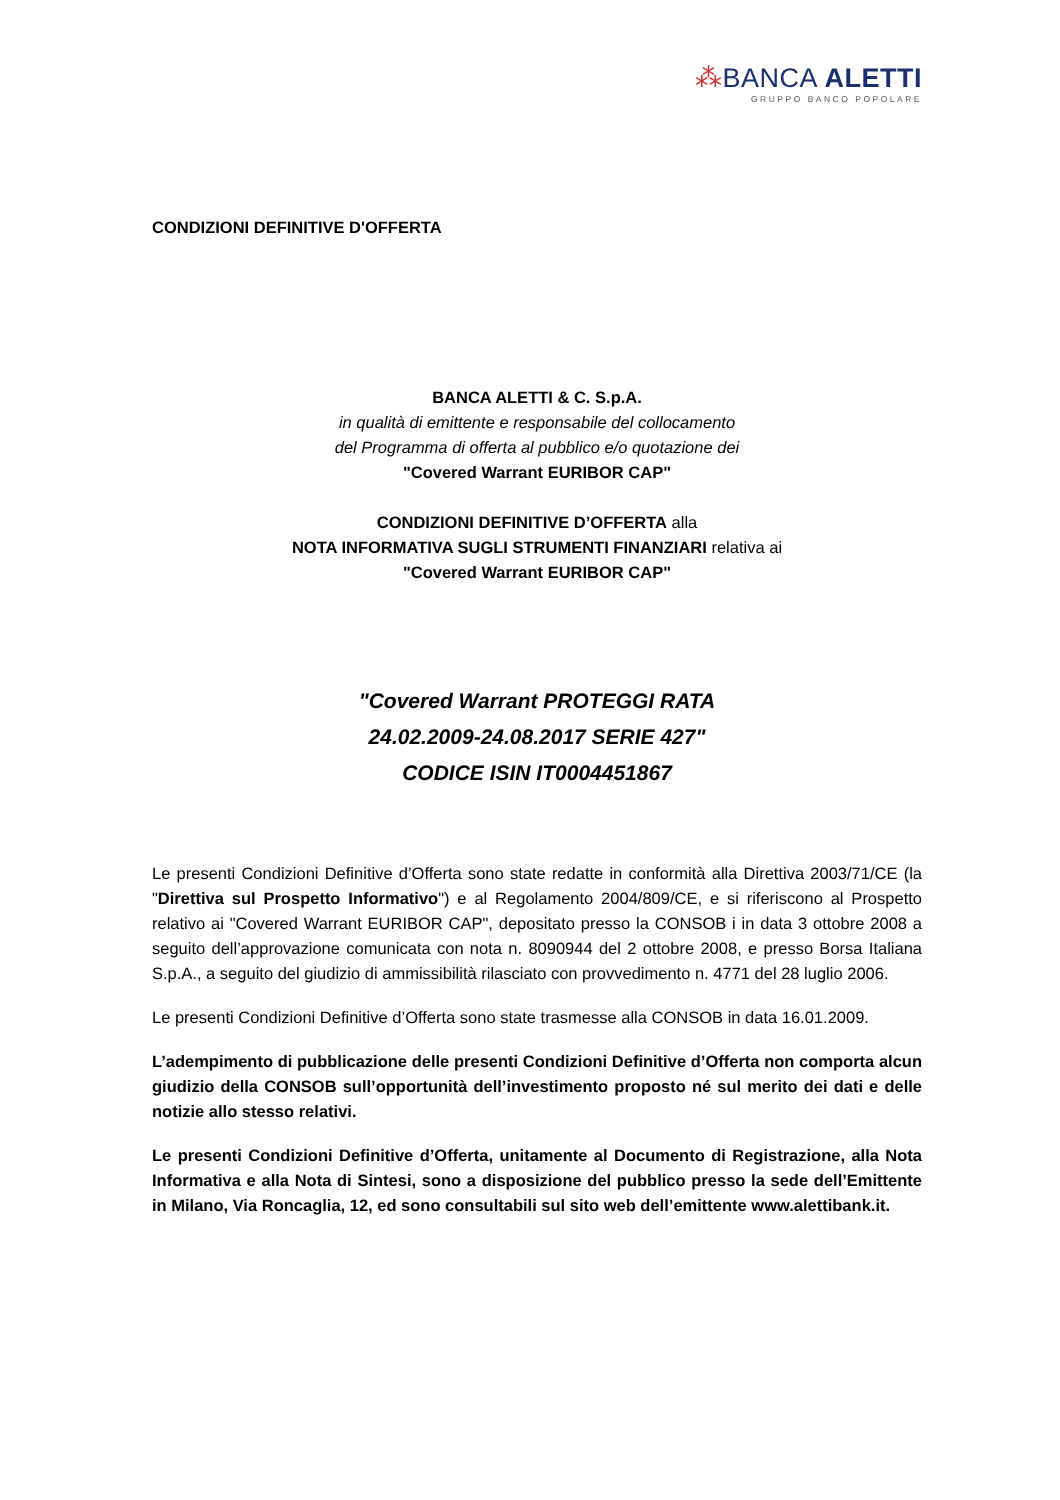⁂BANCA ALETTI
GRUPPO BANCO POPOLARE
CONDIZIONI DEFINITIVE D'OFFERTA
BANCA ALETTI & C. S.p.A.
in qualità di emittente e responsabile del collocamento
del Programma di offerta al pubblico e/o quotazione dei
"Covered Warrant EURIBOR CAP"
CONDIZIONI DEFINITIVE D’OFFERTA alla
NOTA INFORMATIVA SUGLI STRUMENTI FINANZIARI relativa ai
"Covered Warrant EURIBOR CAP"
"Covered Warrant PROTEGGI RATA
24.02.2009-24.08.2017 SERIE 427"
CODICE ISIN IT0004451867
Le presenti Condizioni Definitive d’Offerta sono state redatte in conformità alla Direttiva 2003/71/CE (la "Direttiva sul Prospetto Informativo") e al Regolamento 2004/809/CE, e si riferiscono al Prospetto relativo ai "Covered Warrant EURIBOR CAP", depositato presso la CONSOB i in data 3 ottobre 2008 a seguito dell’approvazione comunicata con nota n. 8090944 del 2 ottobre 2008, e presso Borsa Italiana S.p.A., a seguito del giudizio di ammissibilità rilasciato con provvedimento n. 4771 del 28 luglio 2006.
Le presenti Condizioni Definitive d’Offerta sono state trasmesse alla CONSOB in data 16.01.2009.
L’adempimento di pubblicazione delle presenti Condizioni Definitive d’Offerta non comporta alcun giudizio della CONSOB sull’opportunità dell’investimento proposto né sul merito dei dati e delle notizie allo stesso relativi.
Le presenti Condizioni Definitive d’Offerta, unitamente al Documento di Registrazione, alla Nota Informativa e alla Nota di Sintesi, sono a disposizione del pubblico presso la sede dell’Emittente in Milano, Via Roncaglia, 12, ed sono consultabili sul sito web dell’emittente www.alettibank.it.